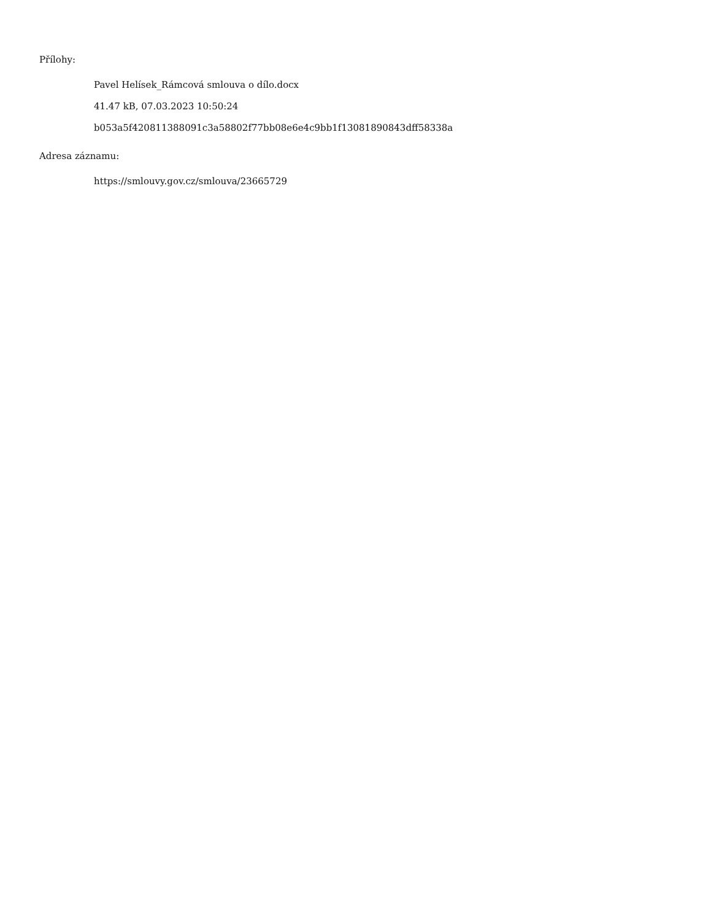Přílohy:
Pavel Helísek_Rámcová smlouva o dílo.docx
41.47 kB, 07.03.2023 10:50:24
b053a5f420811388091c3a58802f77bb08e6e4c9bb1f13081890843dff58338a
Adresa záznamu:
https://smlouvy.gov.cz/smlouva/23665729